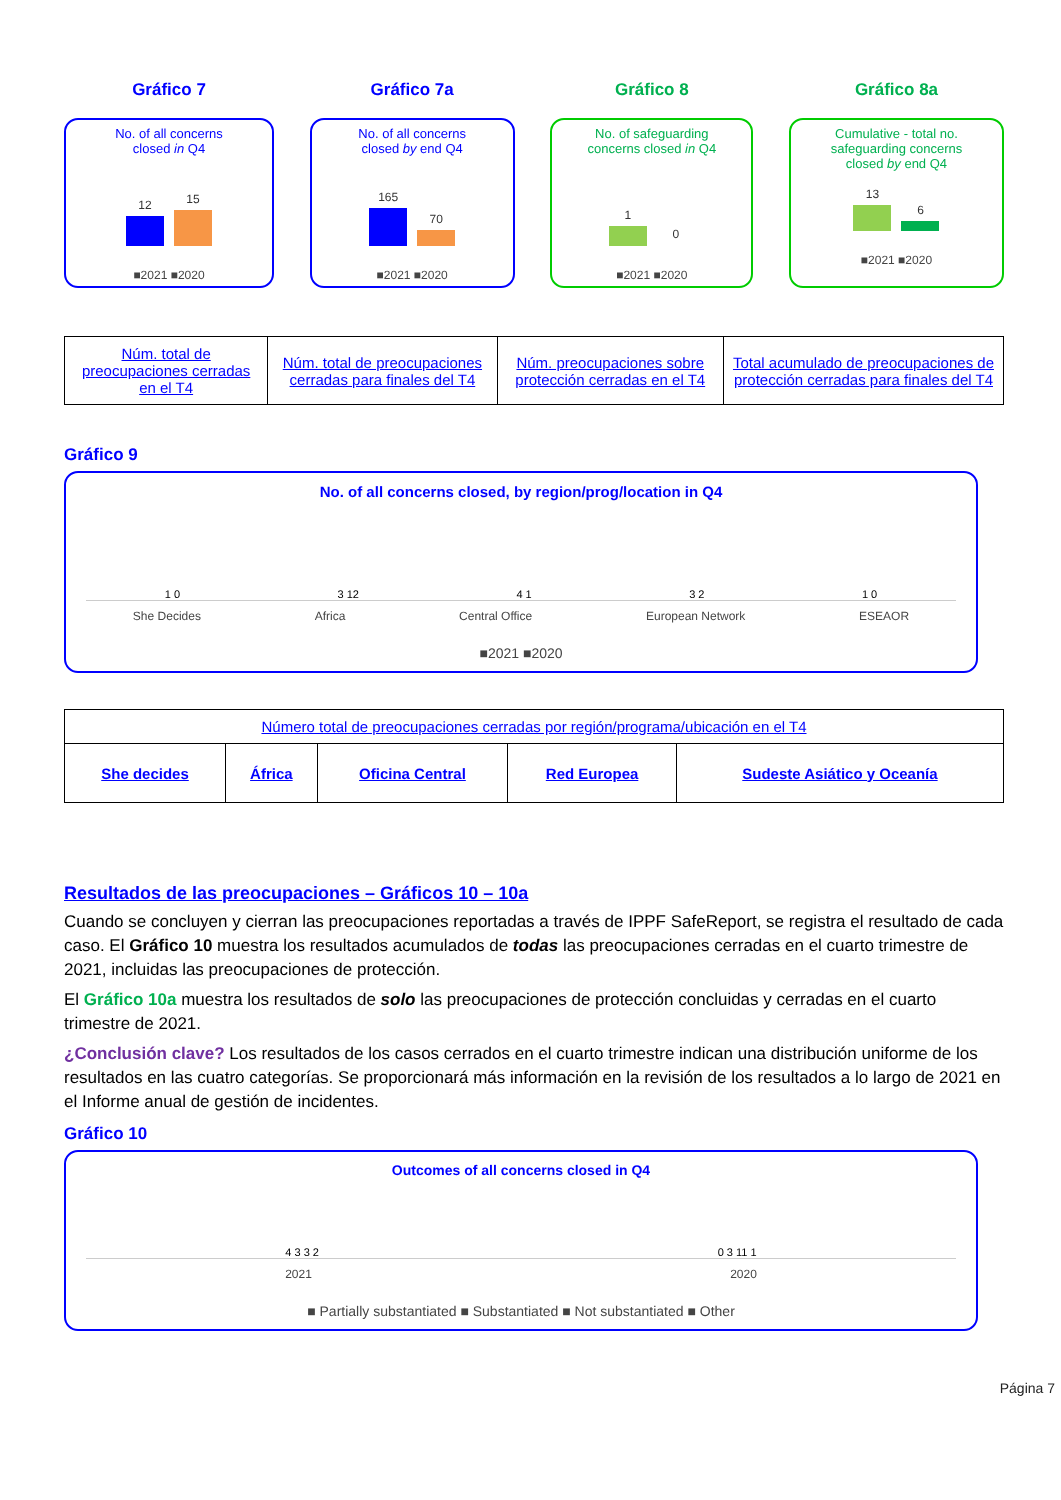Gráfico 7
No. of all concerns
closed in Q4
12
15
■2021 ■2020
Gráfico 7a
No. of all concerns
closed by end Q4
165
70
■2021 ■2020
Gráfico 8
No. of safeguarding
concerns closed in Q4
1
0
■2021 ■2020
Gráfico 8a
Cumulative - total no.
safeguarding concerns
closed by end Q4
13
6
■2021 ■2020
| Núm. total de preocupaciones cerradas en el T4 | Núm. total de preocupaciones cerradas para finales del T4 | Núm. preocupaciones sobre protección cerradas en el T4 | Total acumulado de preocupaciones de protección cerradas para finales del T4 |
Gráfico 9
No. of all concerns closed, by region/prog/location in Q4
1 0
3 12
4 1
3 2
1 0
She Decides Africa Central Office European Network ESEAOR
■2021 ■2020
| Número total de preocupaciones cerradas por región/programa/ubicación en el T4 | | | | |
| She decides | África | Oficina Central | Red Europea | Sudeste Asiático y Oceanía |
Resultados de las preocupaciones – Gráficos 10 – 10a
Cuando se concluyen y cierran las preocupaciones reportadas a través de IPPF SafeReport, se registra el resultado de cada caso. El Gráfico 10 muestra los resultados acumulados de todas las preocupaciones cerradas en el cuarto trimestre de 2021, incluidas las preocupaciones de protección.
El Gráfico 10a muestra los resultados de solo las preocupaciones de protección concluidas y cerradas en el cuarto trimestre de 2021.
¿Conclusión clave? Los resultados de los casos cerrados en el cuarto trimestre indican una distribución uniforme de los resultados en las cuatro categorías. Se proporcionará más información en la revisión de los resultados a lo largo de 2021 en el Informe anual de gestión de incidentes.
Gráfico 10
Outcomes of all concerns closed in Q4
4 3 3 2
0 3 11 1
2021 2020
■ Partially substantiated ■ Substantiated ■ Not substantiated ■ Other
Página 7